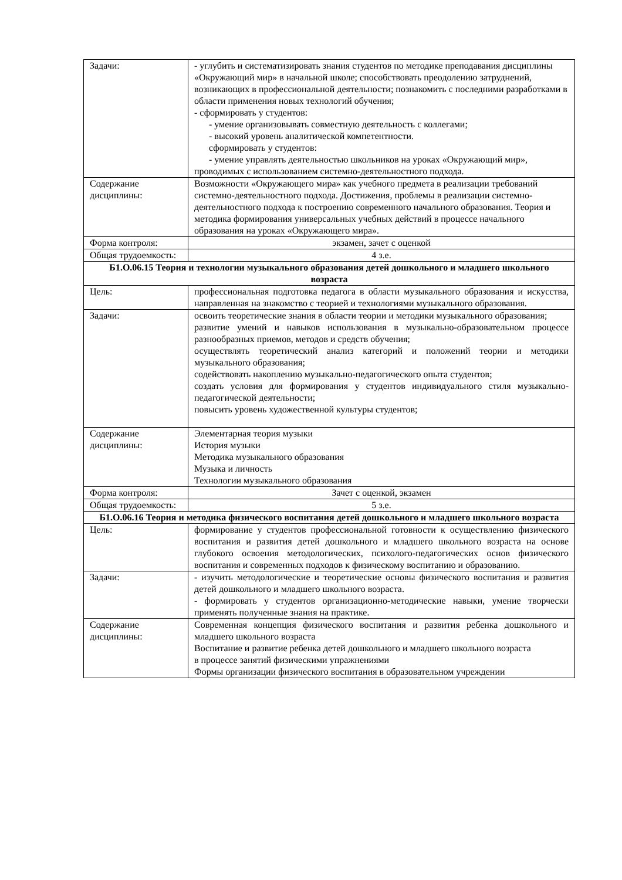| Задачи: | - углубить и систематизировать знания студентов по методике преподавания дисциплины «Окружающий мир» в начальной школе; способствовать преодолению затруднений, возникающих в профессиональной деятельности; познакомить с последними разработками в области применения новых технологий обучения; - сформировать у студентов: - умение организовывать совместную деятельность с коллегами; - высокий уровень аналитической компетентности. сформировать у студентов: - умение управлять деятельностью школьников на уроках «Окружающий мир», проводимых с использованием системно-деятельностного подхода. |
| Содержание дисциплины: | Возможности «Окружающего мира» как учебного предмета в реализации требований системно-деятельностного подхода. Достижения, проблемы в реализации системно-деятельностного подхода к построению современного начального образования. Теория и методика формирования универсальных учебных действий в процессе начального образования на уроках «Окружающего мира». |
| Форма контроля: | экзамен, зачет с оценкой |
| Общая трудоемкость: | 4 з.е. |
| Б1.О.06.15 Теория и технологии музыкального образования детей дошкольного и младшего школьного возраста | |
| Цель: | профессиональная подготовка педагога в области музыкального образования и искусства, направленная на знакомство с теорией и технологиями музыкального образования. |
| Задачи: | освоить теоретические знания в области теории и методики музыкального образования; развитие умений и навыков использования в музыкально-образовательном процессе разнообразных приемов, методов и средств обучения; осуществлять теоретический анализ категорий и положений теории и методики музыкального образования; содействовать накоплению музыкально-педагогического опыта студентов; создать условия для формирования у студентов индивидуального стиля музыкально-педагогической деятельности; повысить уровень художественной культуры студентов; |
| Содержание дисциплины: | Элементарная теория музыки История музыки Методика музыкального образования Музыка и личность Технологии музыкального образования |
| Форма контроля: | Зачет с оценкой, экзамен |
| Общая трудоемкость: | 5 з.е. |
| Б1.О.06.16 Теория и методика физического воспитания детей дошкольного и младшего школьного возраста | |
| Цель: | формирование у студентов профессиональной готовности к осуществлению физического воспитания и развития детей дошкольного и младшего школьного возраста на основе глубокого освоения методологических, психолого-педагогических основ физического воспитания и современных подходов к физическому воспитанию и образованию. |
| Задачи: | - изучить методологические и теоретические основы физического воспитания и развития детей дошкольного и младшего школьного возраста. - формировать у студентов организационно-методические навыки, умение творчески применять полученные знания на практике. |
| Содержание дисциплины: | Современная концепция физического воспитания и развития ребенка дошкольного и младшего школьного возраста Воспитание и развитие ребенка детей дошкольного и младшего школьного возраста в процессе занятий физическими упражнениями Формы организации физического воспитания в образовательном учреждении |